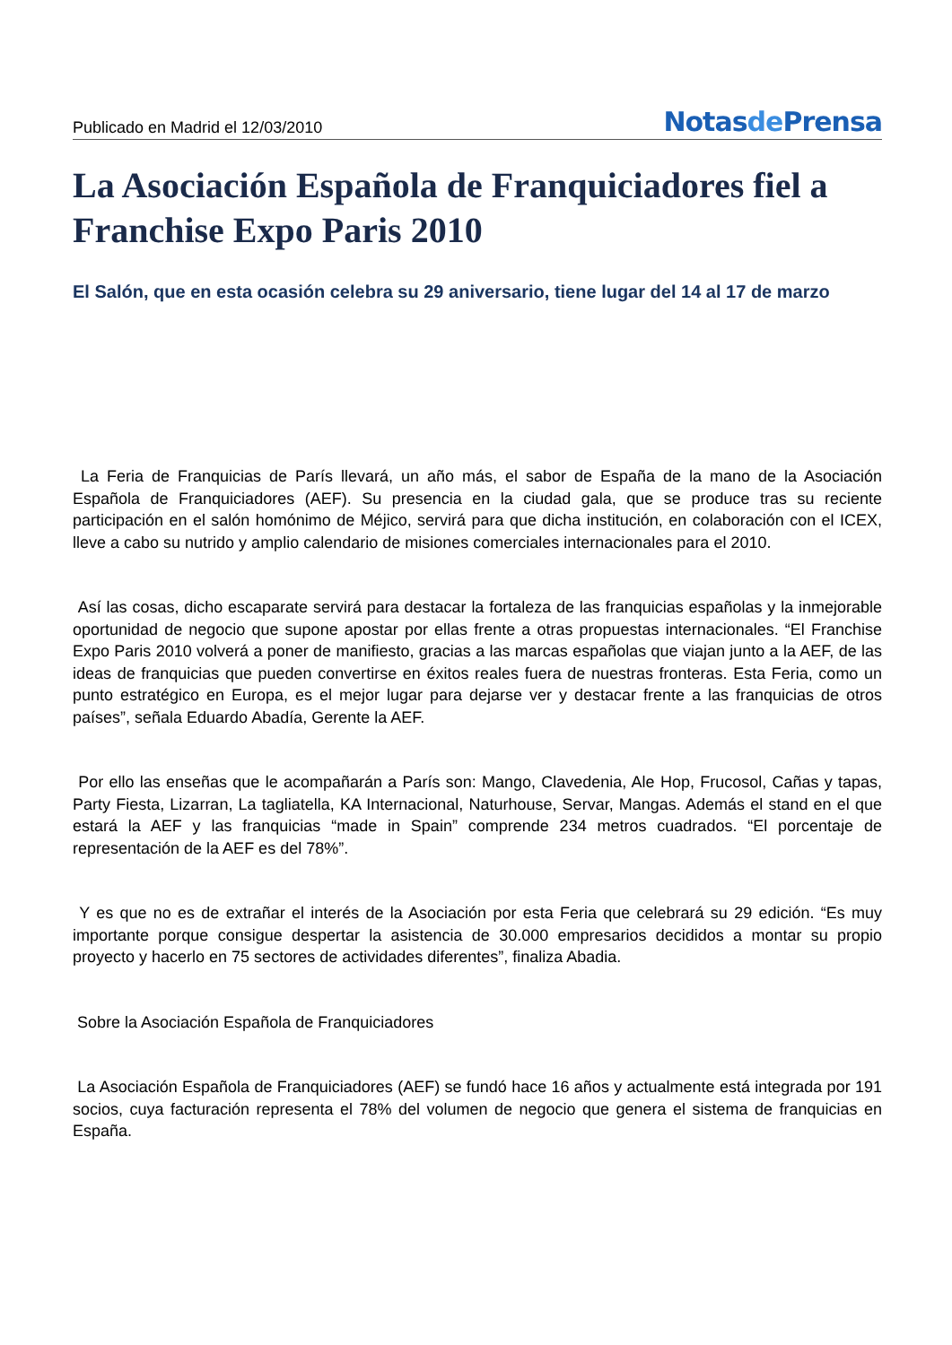Publicado en Madrid el 12/03/2010
Notasde Prensa
La Asociación Española de Franquiciadores fiel a Franchise Expo Paris 2010
El Salón, que en esta ocasión celebra su 29 aniversario, tiene lugar del 14 al 17 de marzo
La Feria de Franquicias de París llevará, un año más, el sabor de España de la mano de la Asociación Española de Franquiciadores (AEF). Su presencia en la ciudad gala, que se produce tras su reciente participación en el salón homónimo de Méjico, servirá para que dicha institución, en colaboración con el ICEX, lleve a cabo su nutrido y amplio calendario de misiones comerciales internacionales para el 2010.
Así las cosas, dicho escaparate servirá para destacar la fortaleza de las franquicias españolas y la inmejorable oportunidad de negocio que supone apostar por ellas frente a otras propuestas internacionales. “El Franchise Expo Paris 2010 volverá a poner de manifiesto, gracias a las marcas españolas que viajan junto a la AEF, de las ideas de franquicias que pueden convertirse en éxitos reales fuera de nuestras fronteras. Esta Feria, como un punto estratégico en Europa, es el mejor lugar para dejarse ver y destacar frente a las franquicias de otros países”, señala Eduardo Abadía, Gerente la AEF.
Por ello las enseñas que le acompañarán a París son: Mango, Clavedenia, Ale Hop, Frucosol, Cañas y tapas, Party Fiesta, Lizarran, La tagliatella, KA Internacional, Naturhouse, Servar, Mangas. Además el stand en el que estará la AEF y las franquicias “made in Spain” comprende 234 metros cuadrados. “El porcentaje de representación de la AEF es del 78%”.
Y es que no es de extrañar el interés de la Asociación por esta Feria que celebrará su 29 edición. “Es muy importante porque consigue despertar la asistencia de 30.000 empresarios decididos a montar su propio proyecto y hacerlo en 75 sectores de actividades diferentes”, finaliza Abadia.
Sobre la Asociación Española de Franquiciadores
La Asociación Española de Franquiciadores (AEF) se fundó hace 16 años y actualmente está integrada por 191 socios, cuya facturación representa el 78% del volumen de negocio que genera el sistema de franquicias en España.